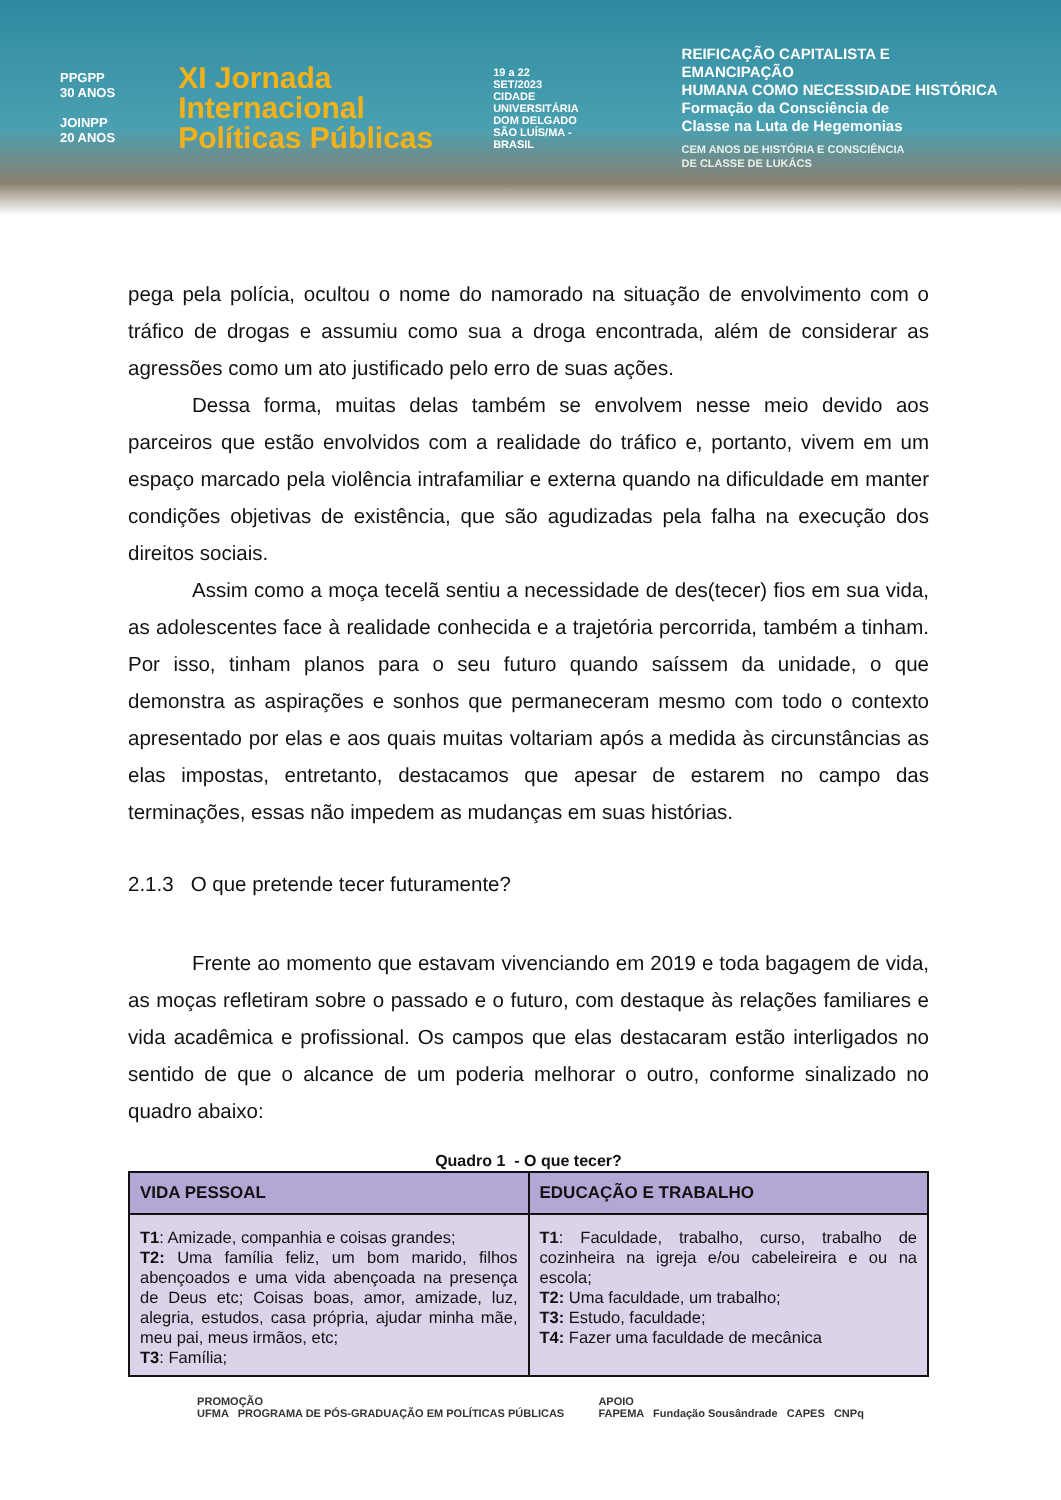PPGPP
30 ANOS
JOINPP
20 ANOS
XI Jornada
Internacional
Políticas Públicas
19 a 22
SET/2023
CIDADE UNIVERSITÁRIA DOM DELGADO
SÃO LUÍS/MA - BRASIL
REIFICAÇÃO CAPITALISTA E EMANCIPAÇÃO
HUMANA COMO NECESSIDADE HISTÓRICA
Formação da Consciência de
Classe na Luta de Hegemonias
CEM ANOS DE HISTÓRIA E CONSCIÊNCIA
DE CLASSE DE LUKÁCS
pega pela polícia, ocultou o nome do namorado na situação de envolvimento com o tráfico de drogas e assumiu como sua a droga encontrada, além de considerar as agressões como um ato justificado pelo erro de suas ações.
Dessa forma, muitas delas também se envolvem nesse meio devido aos parceiros que estão envolvidos com a realidade do tráfico e, portanto, vivem em um espaço marcado pela violência intrafamiliar e externa quando na dificuldade em manter condições objetivas de existência, que são agudizadas pela falha na execução dos direitos sociais.
Assim como a moça tecelã sentiu a necessidade de des(tecer) fios em sua vida, as adolescentes face à realidade conhecida e a trajetória percorrida, também a tinham. Por isso, tinham planos para o seu futuro quando saíssem da unidade, o que demonstra as aspirações e sonhos que permaneceram mesmo com todo o contexto apresentado por elas e aos quais muitas voltariam após a medida às circunstâncias as elas impostas, entretanto, destacamos que apesar de estarem no campo das terminações, essas não impedem as mudanças em suas histórias.
2.1.3 O que pretende tecer futuramente?
Frente ao momento que estavam vivenciando em 2019 e toda bagagem de vida, as moças refletiram sobre o passado e o futuro, com destaque às relações familiares e vida acadêmica e profissional. Os campos que elas destacaram estão interligados no sentido de que o alcance de um poderia melhorar o outro, conforme sinalizado no quadro abaixo:
Quadro 1 - O que tecer?
| VIDA PESSOAL | EDUCAÇÃO E TRABALHO |
| --- | --- |
| T1 : Amizade, companhia e coisas grandes; T2: Uma família feliz, um bom marido, filhos abençoados e uma vida abençoada na presença de Deus etc; Coisas boas, amor, amizade, luz, alegria, estudos, casa própria, ajudar minha mãe, meu pai, meus irmãos, etc; T3 : Família; | T1 : Faculdade, trabalho, curso, trabalho de cozinheira na igreja e/ou cabeleireira e ou na escola; T2: Uma faculdade, um trabalho; T3: Estudo, faculdade; T4: Fazer uma faculdade de mecânica |
PROMOÇÃO
UFMA PROGRAMA DE PÓS-GRADUAÇÃO EM POLÍTICAS PÚBLICAS
APOIO
FAPEMA Fundação Sousândrade CAPES CNPq